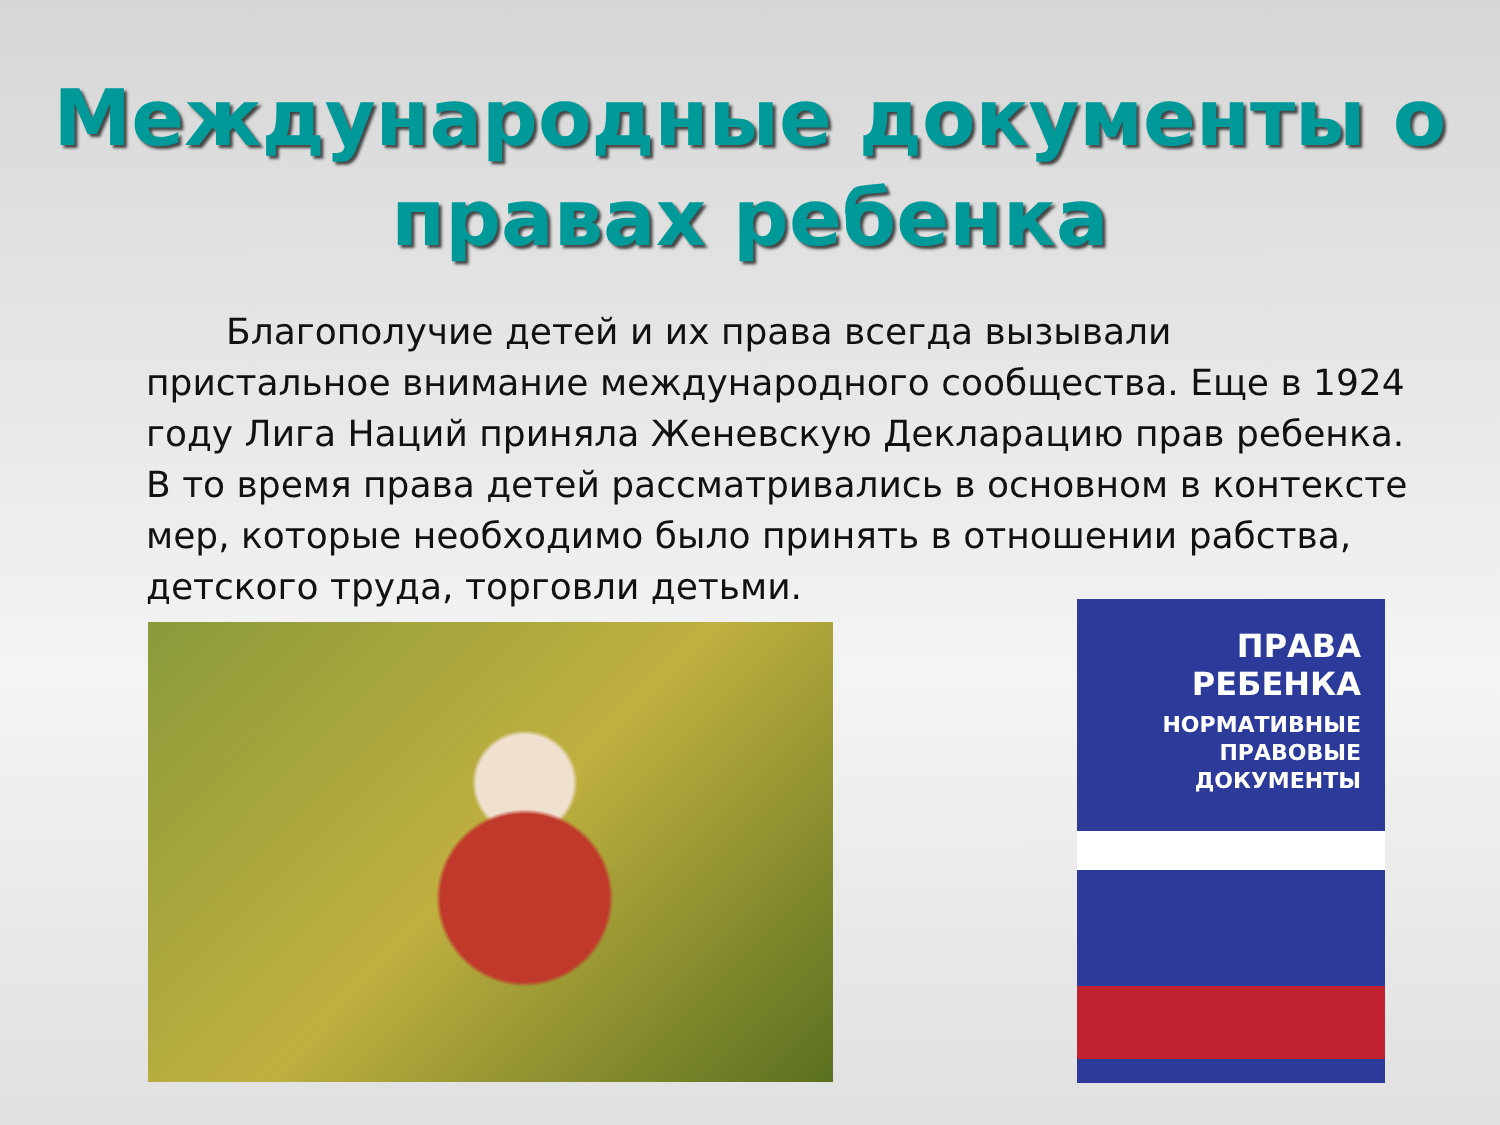Международные документы о
правах ребенка
Благополучие детей и их права всегда вызывали пристальное внимание международного сообщества. Еще в 1924 году Лига Наций приняла Женевскую Декларацию прав ребенка. В то время права детей рассматривались в основном в контексте мер, которые необходимо было принять в отношении рабства, детского труда, торговли детьми.
ПРАВА
РЕБЕНКА
НОРМАТИВНЫЕ
ПРАВОВЫЕ
ДОКУМЕНТЫ